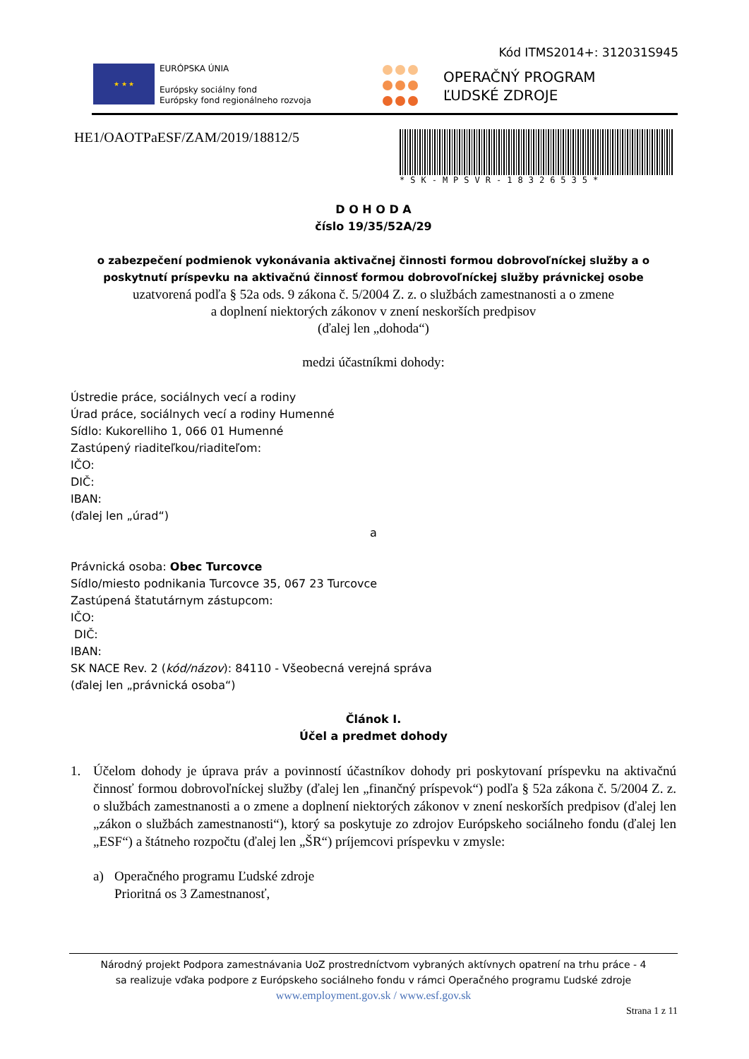Kód ITMS2014+: 312031S945
★ ★ ★
EURÓPSKA ÚNIA
Európsky sociálny fond
Európsky fond regionálneho rozvoja
OPERAČNÝ PROGRAM
ĽUDSKÉ ZDROJE
HE1/OAOTPaESF/ZAM/2019/18812/5
*SK-MPSVR-18326535*
D O H O D A
číslo 19/35/52A/29
o zabezpečení podmienok vykonávania aktivačnej činnosti formou dobrovoľníckej služby a o poskytnutí príspevku na aktivačnú činnosť formou dobrovoľníckej služby právnickej osobe
uzatvorená podľa § 52a ods. 9 zákona č. 5/2004 Z. z. o službách zamestnanosti a o zmene
a doplnení niektorých zákonov v znení neskorších predpisov
(ďalej len „dohoda“)
medzi účastníkmi dohody:
Ústredie práce, sociálnych vecí a rodiny
Úrad práce, sociálnych vecí a rodiny Humenné
Sídlo: Kukorelliho 1, 066 01 Humenné
Zastúpený riaditeľkou/riaditeľom:
IČO:
DIČ:
IBAN:
(ďalej len „úrad“)
a
Právnická osoba: Obec Turcovce
Sídlo/miesto podnikania Turcovce 35, 067 23 Turcovce
Zastúpená štatutárnym zástupcom:
IČO:
DIČ:
IBAN:
SK NACE Rev. 2 (kód/názov): 84110 - Všeobecná verejná správa
(ďalej len „právnická osoba“)
Článok I.
Účel a predmet dohody
1. Účelom dohody je úprava práv a povinností účastníkov dohody pri poskytovaní príspevku na aktivačnú činnosť formou dobrovoľníckej služby (ďalej len „finančný príspevok“) podľa § 52a zákona č. 5/2004 Z. z. o službách zamestnanosti a o zmene a doplnení niektorých zákonov v znení neskorších predpisov (ďalej len „zákon o službách zamestnanosti“), ktorý sa poskytuje zo zdrojov Európskeho sociálneho fondu (ďalej len „ESF“) a štátneho rozpočtu (ďalej len „ŠR“) príjemcovi príspevku v zmysle:
a) Operačného programu Ľudské zdroje
Prioritná os 3 Zamestnanosť,
Národný projekt Podpora zamestnávania UoZ prostredníctvom vybraných aktívnych opatrení na trhu práce - 4
sa realizuje vďaka podpore z Európskeho sociálneho fondu v rámci Operačného programu Ľudské zdroje
www.employment.gov.sk / www.esf.gov.sk
Strana 1 z 11